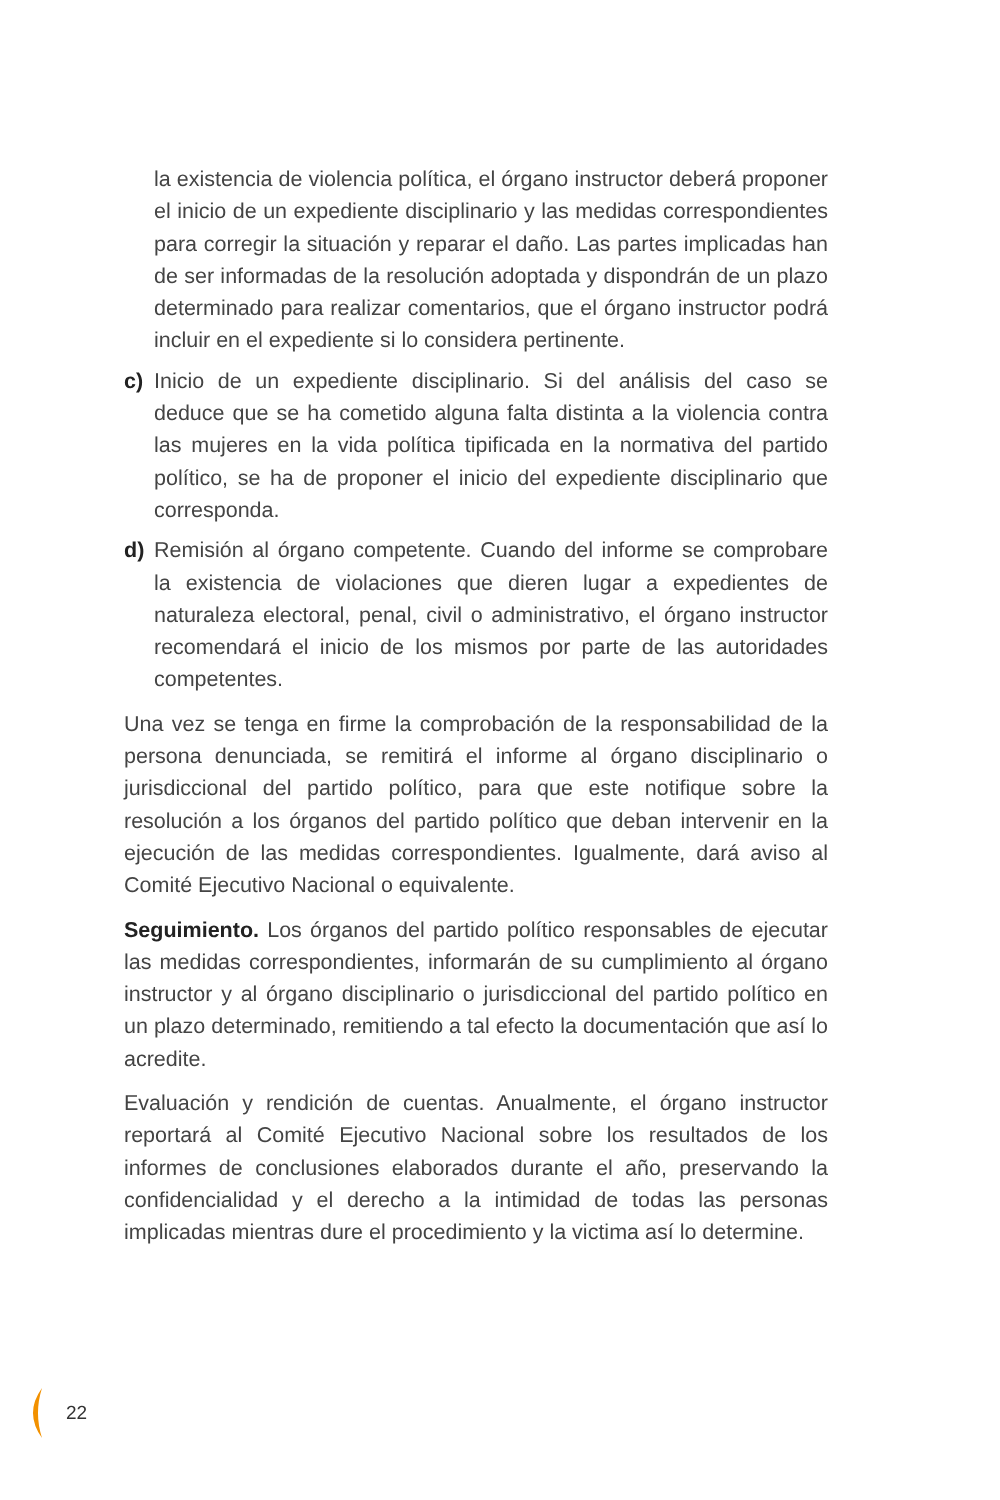la existencia de violencia política, el órgano instructor deberá proponer el inicio de un expediente disciplinario y las medidas correspondientes para corregir la situación y reparar el daño. Las partes implicadas han de ser informadas de la resolución adoptada y dispondrán de un plazo determinado para realizar comentarios, que el órgano instructor podrá incluir en el expediente si lo considera pertinente.
c) Inicio de un expediente disciplinario. Si del análisis del caso se deduce que se ha cometido alguna falta distinta a la violencia contra las mujeres en la vida política tipificada en la normativa del partido político, se ha de proponer el inicio del expediente disciplinario que corresponda.
d) Remisión al órgano competente. Cuando del informe se comprobare la existencia de violaciones que dieren lugar a expedientes de naturaleza electoral, penal, civil o administrativo, el órgano instructor recomendará el inicio de los mismos por parte de las autoridades competentes.
Una vez se tenga en firme la comprobación de la responsabilidad de la persona denunciada, se remitirá el informe al órgano disciplinario o jurisdiccional del partido político, para que este notifique sobre la resolución a los órganos del partido político que deban intervenir en la ejecución de las medidas correspondientes. Igualmente, dará aviso al Comité Ejecutivo Nacional o equivalente.
Seguimiento. Los órganos del partido político responsables de ejecutar las medidas correspondientes, informarán de su cumplimiento al órgano instructor y al órgano disciplinario o jurisdiccional del partido político en un plazo determinado, remitiendo a tal efecto la documentación que así lo acredite.
Evaluación y rendición de cuentas. Anualmente, el órgano instructor reportará al Comité Ejecutivo Nacional sobre los resultados de los informes de conclusiones elaborados durante el año, preservando la confidencialidad y el derecho a la intimidad de todas las personas implicadas mientras dure el procedimiento y la victima así lo determine.
22